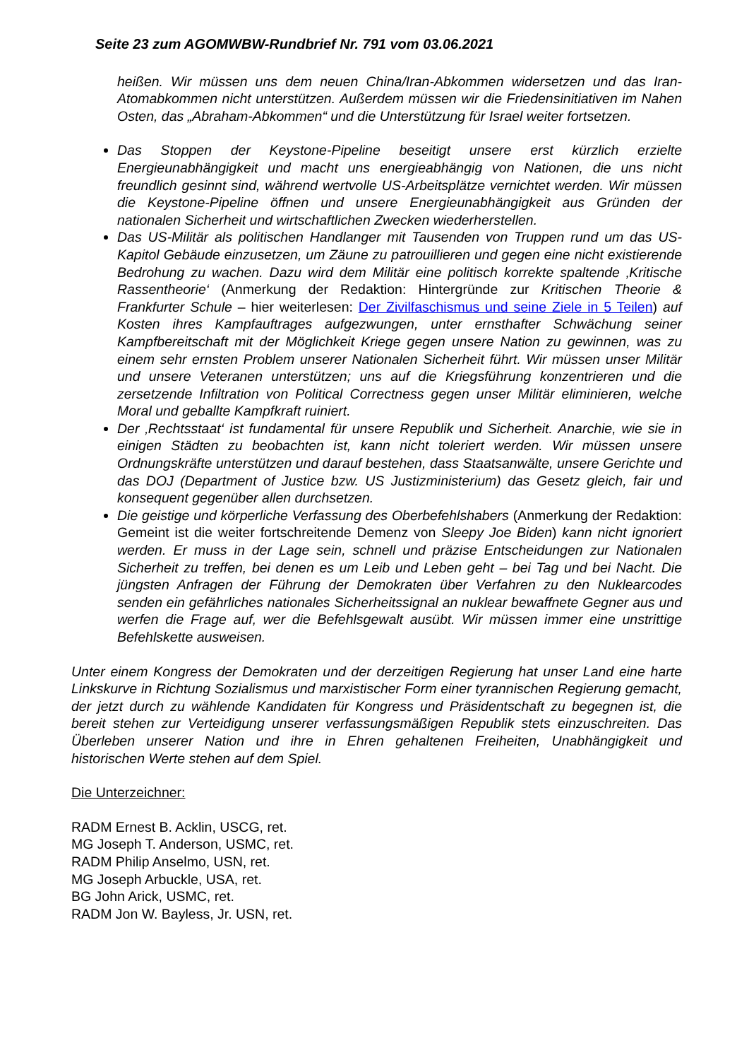Seite 23 zum AGOMWBW-Rundbrief Nr. 791 vom 03.06.2021
heißen. Wir müssen uns dem neuen China/Iran-Abkommen widersetzen und das Iran-Atomabkommen nicht unterstützen. Außerdem müssen wir die Friedensinitiativen im Nahen Osten, das „Abraham-Abkommen“ und die Unterstützung für Israel weiter fortsetzen.
Das Stoppen der Keystone-Pipeline beseitigt unsere erst kürzlich erzielte Energieunabhängigkeit und macht uns energieabhängig von Nationen, die uns nicht freundlich gesinnt sind, während wertvolle US-Arbeitsplätze vernichtet werden. Wir müssen die Keystone-Pipeline öffnen und unsere Energieunabhängigkeit aus Gründen der nationalen Sicherheit und wirtschaftlichen Zwecken wiederherstellen.
Das US-Militär als politischen Handlanger mit Tausenden von Truppen rund um das US-Kapitol Gebäude einzusetzen, um Zäune zu patrouillieren und gegen eine nicht existierende Bedrohung zu wachen. Dazu wird dem Militär eine politisch korrekte spaltende ‚Kritische Rassentheorie‘ (Anmerkung der Redaktion: Hintergründe zur Kritischen Theorie & Frankfurter Schule – hier weiterlesen: Der Zivilfaschismus und seine Ziele in 5 Teilen) auf Kosten ihres Kampfauftrages aufgezwungen, unter ernsthafter Schwächung seiner Kampfbereitschaft mit der Möglichkeit Kriege gegen unsere Nation zu gewinnen, was zu einem sehr ernsten Problem unserer Nationalen Sicherheit führt. Wir müssen unser Militär und unsere Veteranen unterstützen; uns auf die Kriegsführung konzentrieren und die zersetzende Infiltration von Political Correctness gegen unser Militär eliminieren, welche Moral und geballte Kampfkraft ruiniert.
Der ‚Rechtsstaat‘ ist fundamental für unsere Republik und Sicherheit. Anarchie, wie sie in einigen Städten zu beobachten ist, kann nicht toleriert werden. Wir müssen unsere Ordnungskräfte unterstützen und darauf bestehen, dass Staatsanwälte, unsere Gerichte und das DOJ (Department of Justice bzw. US Justizministerium) das Gesetz gleich, fair und konsequent gegenüber allen durchsetzen.
Die geistige und körperliche Verfassung des Oberbefehlshabers (Anmerkung der Redaktion: Gemeint ist die weiter fortschreitende Demenz von Sleepy Joe Biden) kann nicht ignoriert werden. Er muss in der Lage sein, schnell und präzise Entscheidungen zur Nationalen Sicherheit zu treffen, bei denen es um Leib und Leben geht – bei Tag und bei Nacht. Die jüngsten Anfragen der Führung der Demokraten über Verfahren zu den Nuklearcodes senden ein gefährliches nationales Sicherheitssignal an nuklear bewaffnete Gegner aus und werfen die Frage auf, wer die Befehlsgewalt ausübt. Wir müssen immer eine unstrittige Befehlskette ausweisen.
Unter einem Kongress der Demokraten und der derzeitigen Regierung hat unser Land eine harte Linkskurve in Richtung Sozialismus und marxistischer Form einer tyrannischen Regierung gemacht, der jetzt durch zu wählende Kandidaten für Kongress und Präsidentschaft zu begegnen ist, die bereit stehen zur Verteidigung unserer verfassungsmäßigen Republik stets einzuschreiten. Das Überleben unserer Nation und ihre in Ehren gehaltenen Freiheiten, Unabhängigkeit und historischen Werte stehen auf dem Spiel.
Die Unterzeichner:
RADM Ernest B. Acklin, USCG, ret.
MG Joseph T. Anderson, USMC, ret.
RADM Philip Anselmo, USN, ret.
MG Joseph Arbuckle, USA, ret.
BG John Arick, USMC, ret.
RADM Jon W. Bayless, Jr. USN, ret.